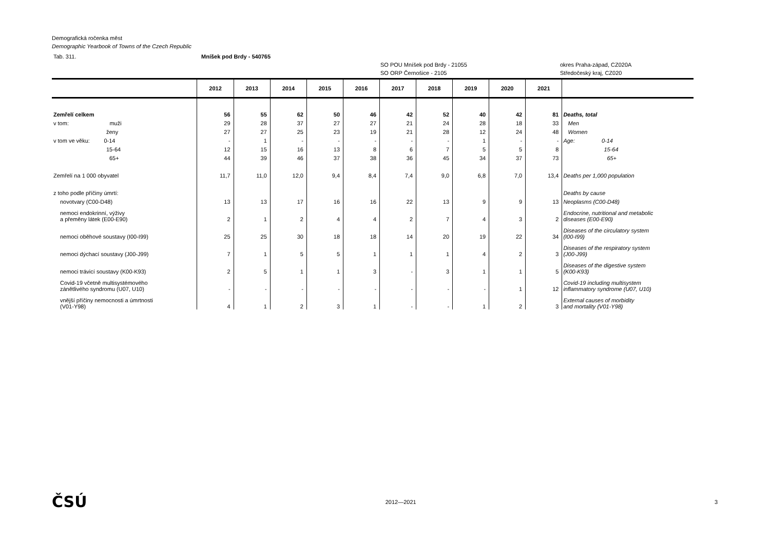Demografická ročenka měst
Demographic Yearbook of Towns of the Czech Republic
Tab. 311. Mníšek pod Brdy - 540765
SO POU Mníšek pod Brdy - 21055
SO ORP Černošice - 2105
okres Praha-západ, CZ020A
Středočeský kraj, CZ020
| | 2012 | 2013 | 2014 | 2015 | 2016 | 2017 | 2018 | 2019 | 2020 | 2021 | |
| --- | --- | --- | --- | --- | --- | --- | --- | --- | --- | --- | --- |
| Zemřelí celkem | 56 | 55 | 62 | 50 | 46 | 42 | 52 | 40 | 42 | 81 | Deaths, total |
| v tom: muži | 29 | 28 | 37 | 27 | 27 | 21 | 24 | 28 | 18 | 33 | Men |
| ženy | 27 | 27 | 25 | 23 | 19 | 21 | 28 | 12 | 24 | 48 | Women |
| v tom ve věku: 0-14 | - | 1 | - | - | - | - | - | 1 | - | - | Age: 0-14 |
| 15-64 | 12 | 15 | 16 | 13 | 8 | 6 | 7 | 5 | 5 | 8 | 15-64 |
| 65+ | 44 | 39 | 46 | 37 | 38 | 36 | 45 | 34 | 37 | 73 | 65+ |
| Zemřelí na 1 000 obyvatel | 11,7 | 11,0 | 12,0 | 9,4 | 8,4 | 7,4 | 9,0 | 6,8 | 7,0 | 13,4 | Deaths per 1,000 population |
| z toho podle příčiny úmrtí: | | | | | | | | | | | Deaths by cause |
| novotvary (C00-D48) | 13 | 13 | 17 | 16 | 16 | 22 | 13 | 9 | 9 | 13 | Neoplasms (C00-D48) |
| nemoci endokrinní, výživy a přeměny látek (E00-E90) | 2 | 1 | 2 | 4 | 4 | 2 | 7 | 4 | 3 | 2 | Endocrine, nutritional and metabolic diseases (E00-E90) |
| nemoci oběhové soustavy (I00-I99) | 25 | 25 | 30 | 18 | 18 | 14 | 20 | 19 | 22 | 34 | Diseases of the circulatory system (I00-I99) |
| nemoci dýchací soustavy (J00-J99) | 7 | 1 | 5 | 5 | 1 | 1 | 1 | 4 | 2 | 3 | Diseases of the respiratory system (J00-J99) |
| nemoci trávicí soustavy (K00-K93) | 2 | 5 | 1 | 1 | 3 | - | 3 | 1 | 1 | 5 | Diseases of the digestive system (K00-K93) |
| Covid-19 včetně multisystémového zánětlivého syndromu (U07, U10) | - | - | - | - | - | - | - | - | 1 | 12 | Covid-19 including multisystem inflammatory syndrome (U07, U10) |
| vnější příčiny nemocnosti a úmrtnosti (V01-Y98) | 4 | 1 | 2 | 3 | 1 | - | - | 1 | 2 | 3 | External causes of morbidity and mortality (V01-Y98) |
ČSÚ 2012—2021 3